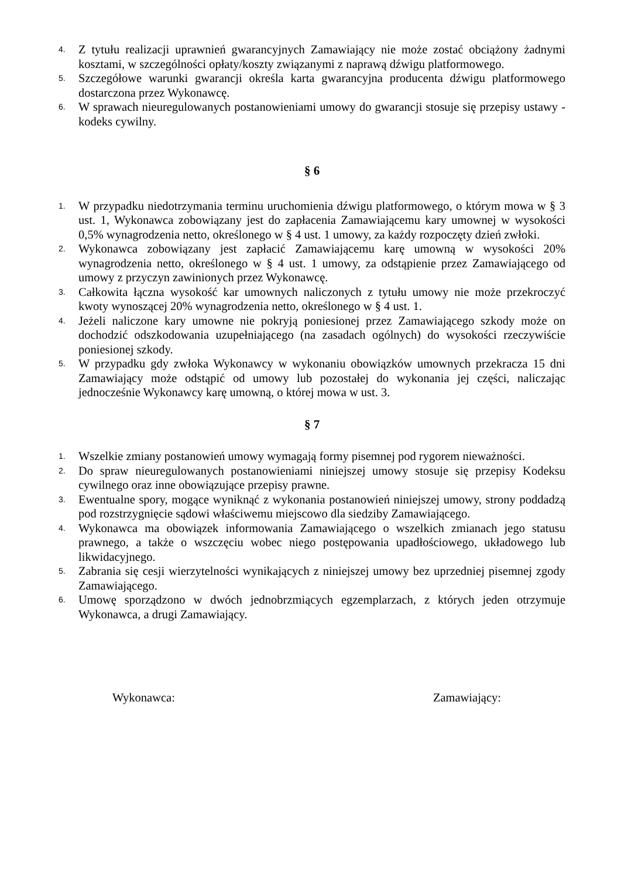4. Z tytułu realizacji uprawnień gwarancyjnych Zamawiający nie może zostać obciążony żadnymi kosztami, w szczególności opłaty/koszty związanymi z naprawą dźwigu platformowego.
5. Szczegółowe warunki gwarancji określa karta gwarancyjna producenta dźwigu platformowego dostarczona przez Wykonawcę.
6. W sprawach nieuregulowanych postanowieniami umowy do gwarancji stosuje się przepisy ustawy - kodeks cywilny.
§ 6
1. W przypadku niedotrzymania terminu uruchomienia dźwigu platformowego, o którym mowa w § 3 ust. 1, Wykonawca zobowiązany jest do zapłacenia Zamawiającemu kary umownej w wysokości 0,5% wynagrodzenia netto, określonego w § 4 ust. 1 umowy, za każdy rozpoczęty dzień zwłoki.
2. Wykonawca zobowiązany jest zapłacić Zamawiającemu karę umowną w wysokości 20% wynagrodzenia netto, określonego w § 4 ust. 1 umowy, za odstąpienie przez Zamawiającego od umowy z przyczyn zawinionych przez Wykonawcę.
3. Całkowita łączna wysokość kar umownych naliczonych z tytułu umowy nie może przekroczyć kwoty wynoszącej 20% wynagrodzenia netto, określonego w § 4 ust. 1.
4. Jeżeli naliczone kary umowne nie pokryją poniesionej przez Zamawiającego szkody może on dochodzić odszkodowania uzupełniającego (na zasadach ogólnych) do wysokości rzeczywiście poniesionej szkody.
5. W przypadku gdy zwłoka Wykonawcy w wykonaniu obowiązków umownych przekracza 15 dni Zamawiający może odstąpić od umowy lub pozostałej do wykonania jej części, naliczając jednocześnie Wykonawcy karę umowną, o której mowa w ust. 3.
§ 7
1. Wszelkie zmiany postanowień umowy wymagają formy pisemnej pod rygorem nieważności.
2. Do spraw nieuregulowanych postanowieniami niniejszej umowy stosuje się przepisy Kodeksu cywilnego oraz inne obowiązujące przepisy prawne.
3. Ewentualne spory, mogące wyniknąć z wykonania postanowień niniejszej umowy, strony poddadzą pod rozstrzygnięcie sądowi właściwemu miejscowo dla siedziby Zamawiającego.
4. Wykonawca ma obowiązek informowania Zamawiającego o wszelkich zmianach jego statusu prawnego, a także o wszczęciu wobec niego postępowania upadłościowego, układowego lub likwidacyjnego.
5. Zabrania się cesji wierzytelności wynikających z niniejszej umowy bez uprzedniej pisemnej zgody Zamawiającego.
6. Umowę sporządzono w dwóch jednobrzmiących egzemplarzach, z których jeden otrzymuje Wykonawca, a drugi Zamawiający.
Wykonawca: Zamawiający: